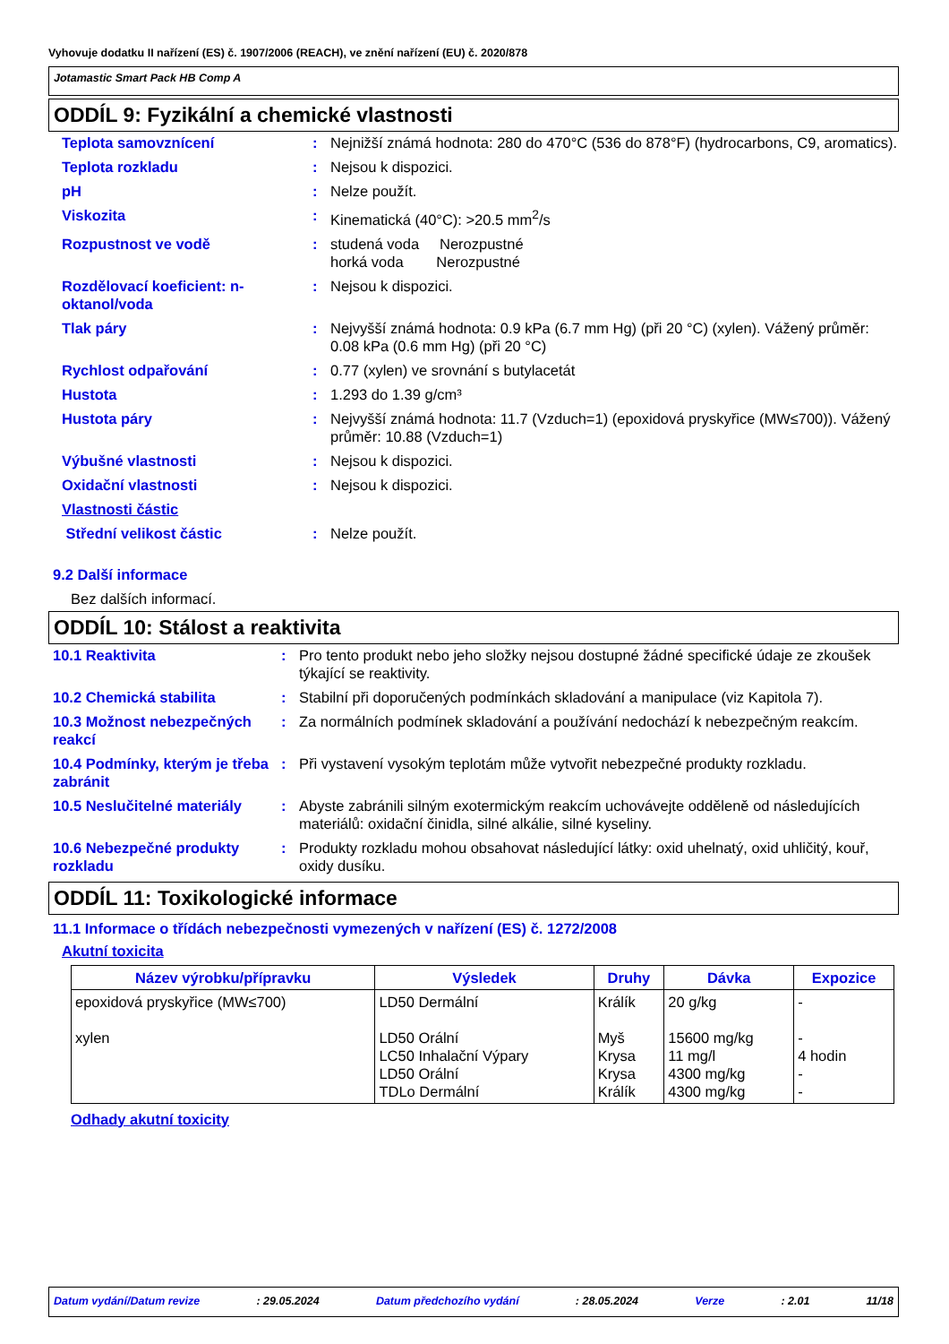Vyhovuje dodatku II nařízení (ES) č. 1907/2006 (REACH), ve znění nařízení (EU) č. 2020/878
Jotamastic Smart Pack HB Comp A
ODDÍL 9: Fyzikální a chemické vlastnosti
| Teplota samovznícení | : | Nejnižší známá hodnota: 280 do 470°C (536 do 878°F) (hydrocarbons, C9, aromatics). |
| Teplota rozkladu | : | Nejsou k dispozici. |
| pH | : | Nelze použít. |
| Viskozita | : | Kinematická (40°C): >20.5 mm<sup>2</sup>/s |
| Rozpustnost ve vodě | : | studená voda Nerozpustné horká voda Nerozpustné |
| Rozdělovací koeficient: n-oktanol/voda | : | Nejsou k dispozici. |
| Tlak páry | : | Nejvyšší známá hodnota: 0.9 kPa (6.7 mm Hg) (při 20 °C) (xylen). Vážený průměr: 0.08 kPa (0.6 mm Hg) (při 20 °C) |
| Rychlost odpařování | : | 0.77 (xylen) ve srovnání s butylacetát |
| Hustota | : | 1.293 do 1.39 g/cm³ |
| Hustota páry | : | Nejvyšší známá hodnota: 11.7 (Vzduch=1) (epoxidová pryskyřice (MW≤700)). Vážený průměr: 10.88 (Vzduch=1) |
| Výbušné vlastnosti | : | Nejsou k dispozici. |
| Oxidační vlastnosti | : | Nejsou k dispozici. |
| Vlastnosti částic | | |
| Střední velikost částic | : | Nelze použít. |
9.2 Další informace
Bez dalších informací.
ODDÍL 10: Stálost a reaktivita
| 10.1 Reaktivita | : | Pro tento produkt nebo jeho složky nejsou dostupné žádné specifické údaje ze zkoušek týkající se reaktivity. |
| 10.2 Chemická stabilita | : | Stabilní při doporučených podmínkách skladování a manipulace (viz Kapitola 7). |
| 10.3 Možnost nebezpečných reakcí | : | Za normálních podmínek skladování a používání nedochází k nebezpečným reakcím. |
| 10.4 Podmínky, kterým je třeba zabránit | : | Při vystavení vysokým teplotám může vytvořit nebezpečné produkty rozkladu. |
| 10.5 Neslučitelné materiály | : | Abyste zabránili silným exotermickým reakcím uchovávejte odděleně od následujících materiálů: oxidační činidla, silné alkálie, silné kyseliny. |
| 10.6 Nebezpečné produkty rozkladu | : | Produkty rozkladu mohou obsahovat následující látky: oxid uhelnatý, oxid uhličitý, kouř, oxidy dusíku. |
ODDÍL 11: Toxikologické informace
11.1 Informace o třídách nebezpečnosti vymezených v nařízení (ES) č. 1272/2008
Akutní toxicita
| Název výrobku/přípravku | Výsledek | Druhy | Dávka | Expozice |
| --- | --- | --- | --- | --- |
| epoxidová pryskyřice (MW≤700) xylen | LD50 Dermální LD50 Orální LC50 Inhalační Výpary LD50 Orální TDLo Dermální | Králík Myš Krysa Krysa Králík | 20 g/kg 15600 mg/kg 11 mg/l 4300 mg/kg 4300 mg/kg | - - 4 hodin - - |
Odhady akutní toxicity
Datum vydání/Datum revize: 29.05.2024 Datum předchozího vydání: 28.05.2024 Verze: 2.01 11/18